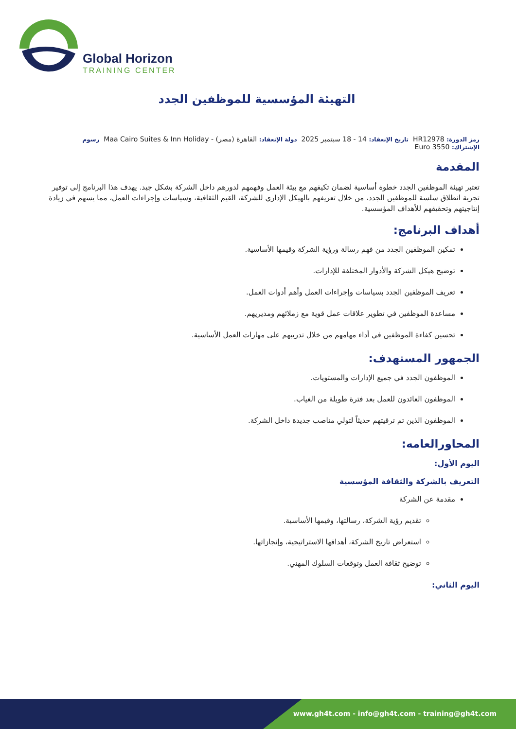Global Horizon
TRAINING CENTER
التهيئة المؤسسية للموظفين الجدد
رمز الدورة: HR12978 تاريخ الإنعقاد: 14 - 18 سبتمبر 2025 دولة الإنعقاد: القاهرة (مصر) - Maa Cairo Suites & Inn Holiday رسوم الإشتراك: 3550 Euro
المقدمة
تعتبر تهيئة الموظفين الجدد خطوة أساسية لضمان تكيفهم مع بيئة العمل وفهمهم لدورهم داخل الشركة بشكل جيد. يهدف هذا البرنامج إلى توفير تجربة انطلاق سلسة للموظفين الجدد، من خلال تعريفهم بالهيكل الإداري للشركة، القيم الثقافية، وسياسات وإجراءات العمل، مما يسهم في زيادة إنتاجيتهم وتحقيقهم للأهداف المؤسسية.
أهداف البرنامج:
تمكين الموظفين الجدد من فهم رسالة ورؤية الشركة وقيمها الأساسية.
توضيح هيكل الشركة والأدوار المختلفة للإدارات.
تعريف الموظفين الجدد بسياسات وإجراءات العمل وأهم أدوات العمل.
مساعدة الموظفين في تطوير علاقات عمل قوية مع زملائهم ومديريهم.
تحسين كفاءة الموظفين في أداء مهامهم من خلال تدريبهم على مهارات العمل الأساسية.
الجمهور المستهدف:
الموظفون الجدد في جميع الإدارات والمستويات.
الموظفون العائدون للعمل بعد فترة طويلة من الغياب.
الموظفون الذين تم ترقيتهم حديثاً لتولي مناصب جديدة داخل الشركة.
المحاورالعامه:
اليوم الأول:
التعريف بالشركة والثقافة المؤسسية
مقدمة عن الشركة
تقديم رؤية الشركة، رسالتها، وقيمها الأساسية.
استعراض تاريخ الشركة، أهدافها الاستراتيجية، وإنجازاتها.
توضيح ثقافة العمل وتوقعات السلوك المهني.
اليوم الثاني:
www.gh4t.com - info@gh4t.com - training@gh4t.com